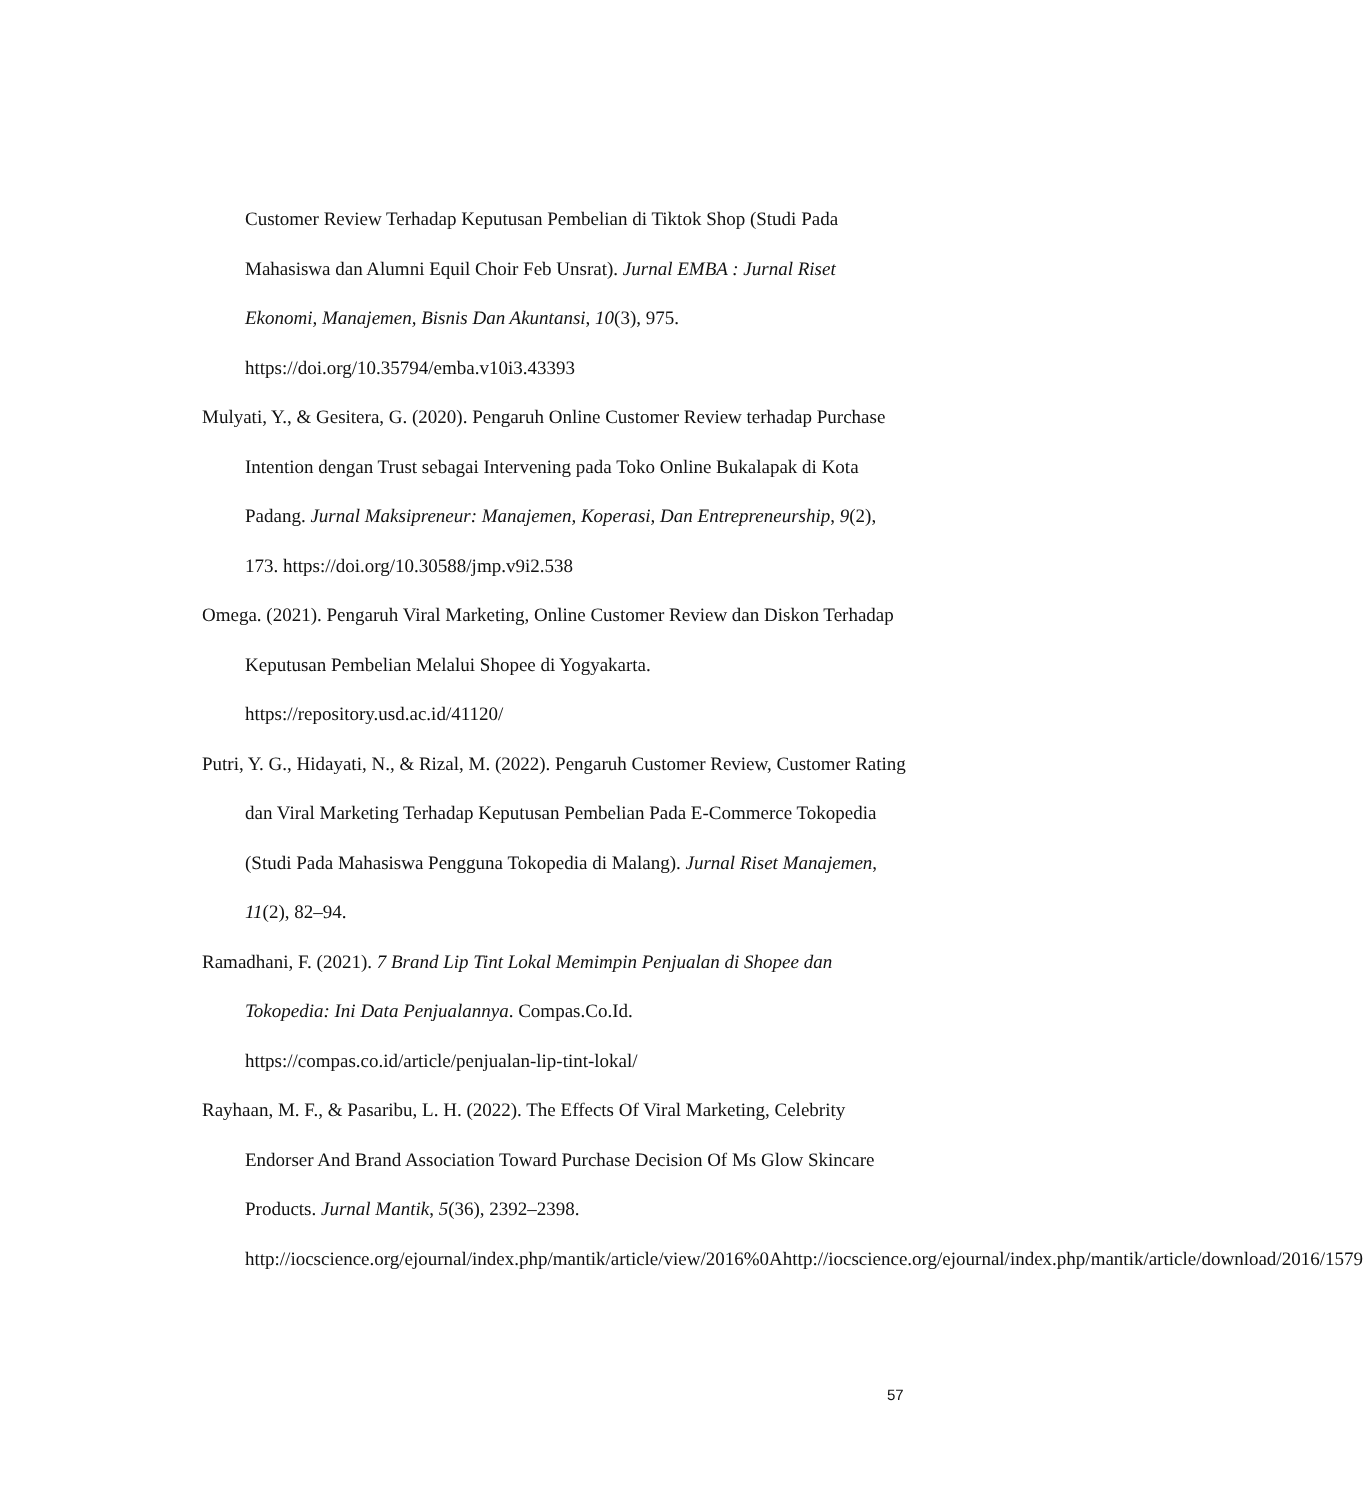Customer Review Terhadap Keputusan Pembelian di Tiktok Shop (Studi Pada Mahasiswa dan Alumni Equil Choir Feb Unsrat). Jurnal EMBA : Jurnal Riset Ekonomi, Manajemen, Bisnis Dan Akuntansi, 10(3), 975. https://doi.org/10.35794/emba.v10i3.43393
Mulyati, Y., & Gesitera, G. (2020). Pengaruh Online Customer Review terhadap Purchase Intention dengan Trust sebagai Intervening pada Toko Online Bukalapak di Kota Padang. Jurnal Maksipreneur: Manajemen, Koperasi, Dan Entrepreneurship, 9(2), 173. https://doi.org/10.30588/jmp.v9i2.538
Omega. (2021). Pengaruh Viral Marketing, Online Customer Review dan Diskon Terhadap Keputusan Pembelian Melalui Shopee di Yogyakarta. https://repository.usd.ac.id/41120/
Putri, Y. G., Hidayati, N., & Rizal, M. (2022). Pengaruh Customer Review, Customer Rating dan Viral Marketing Terhadap Keputusan Pembelian Pada E-Commerce Tokopedia (Studi Pada Mahasiswa Pengguna Tokopedia di Malang). Jurnal Riset Manajemen, 11(2), 82–94.
Ramadhani, F. (2021). 7 Brand Lip Tint Lokal Memimpin Penjualan di Shopee dan Tokopedia: Ini Data Penjualannya. Compas.Co.Id. https://compas.co.id/article/penjualan-lip-tint-lokal/
Rayhaan, M. F., & Pasaribu, L. H. (2022). The Effects Of Viral Marketing, Celebrity Endorser And Brand Association Toward Purchase Decision Of Ms Glow Skincare Products. Jurnal Mantik, 5(36), 2392–2398. http://iocscience.org/ejournal/index.php/mantik/article/view/2016%0Ahttp://iocscience.org/ejournal/index.php/mantik/article/download/2016/1579
57